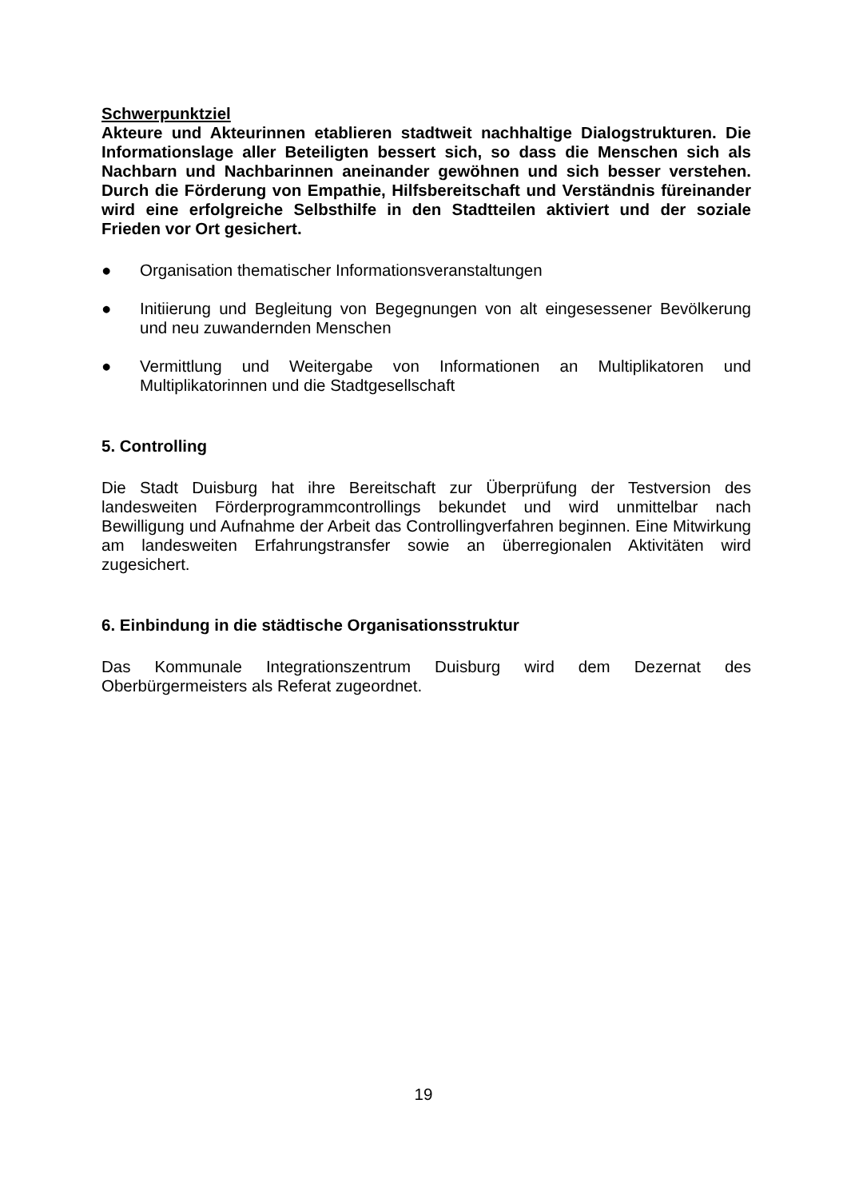Schwerpunktziel
Akteure und Akteurinnen etablieren stadtweit nachhaltige Dialogstrukturen. Die Informationslage aller Beteiligten bessert sich, so dass die Menschen sich als Nachbarn und Nachbarinnen aneinander gewöhnen und sich besser verstehen. Durch die Förderung von Empathie, Hilfsbereitschaft und Verständnis füreinander wird eine erfolgreiche Selbsthilfe in den Stadtteilen aktiviert und der soziale Frieden vor Ort gesichert.
● Organisation thematischer Informationsveranstaltungen
● Initiierung und Begleitung von Begegnungen von alt eingesessener Bevölkerung und neu zuwandernden Menschen
● Vermittlung und Weitergabe von Informationen an Multiplikatoren und Multiplikatorinnen und die Stadtgesellschaft
5. Controlling
Die Stadt Duisburg hat ihre Bereitschaft zur Überprüfung der Testversion des landesweiten Förderprogrammcontrollings bekundet und wird unmittelbar nach Bewilligung und Aufnahme der Arbeit das Controllingverfahren beginnen. Eine Mitwirkung am landesweiten Erfahrungstransfer sowie an überregionalen Aktivitäten wird zugesichert.
6. Einbindung in die städtische Organisationsstruktur
Das Kommunale Integrationszentrum Duisburg wird dem Dezernat des Oberbürgermeisters als Referat zugeordnet.
19